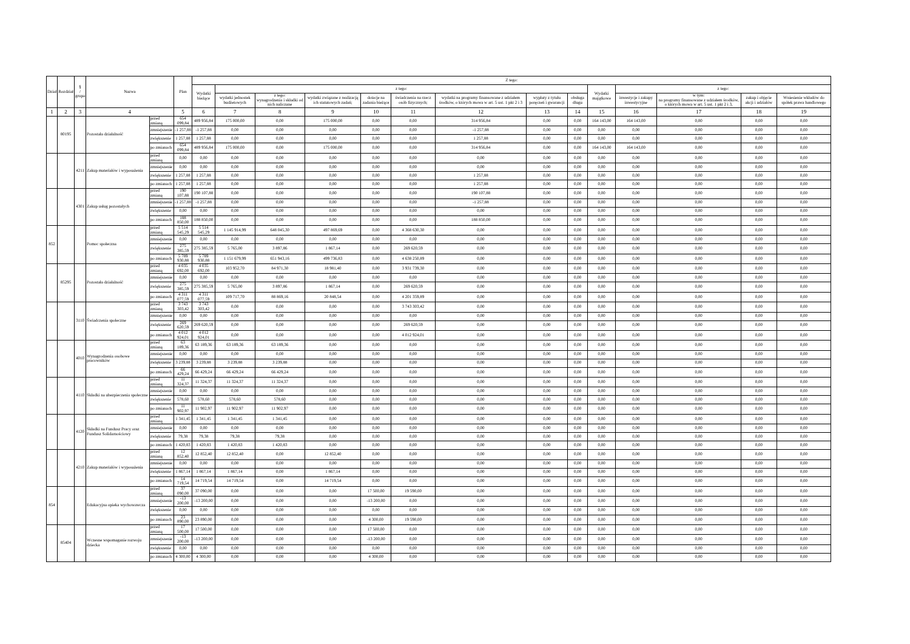| Dział | Rozdział | § / grupa | Nazwa | | Plan | Z tego: | | | | | | | | | | | | | |
| --- | --- | --- | --- | --- | --- | --- | --- | --- | --- | --- | --- | --- | --- | --- | --- | --- | --- | --- | --- |
| | | | | | | Wydatki bieżące | z tego: | | | | | | | | Wydatki majątkowe | z tego: | | | |
| | | | | | | | wydatki jednostek budżetowych | z tego: wynagrodzenia i składki od nich naliczane | wydatki związane z realizacją ich statutowych zadań; | dotacje na zadania bieżące | świadczenia na rzecz osób fizycznych; | wydatki na programy finansowane z udziałem środków, o których mowa w art. 5 ust. 1 pkt 2 i 3 | wypłaty z tytułu poręczeń i gwarancji | obsługa długu | | inwestycje i zakupy inwestycyjne | w tym: na programy finansowane z udziałem środków, o których mowa w art. 5 ust. 1 pkt 2 i 3, | zakup i objęcie akcji i udziałów | Wniesienie wkładów do spółek prawa handlowego |
| 1 | 2 | 3 | 4 | | 5 | 6 | 7 | 8 | 9 | 10 | 11 | 12 | 13 | 14 | 15 | 16 | 17 | 18 | 19 |
| | 80195 | | Pozostała działalność | przed zmianą | 654 099,84 | 489 956,84 | 175 000,00 | 0,00 | 175 000,00 | 0,00 | 0,00 | 314 956,84 | 0,00 | 0,00 | 164 143,00 | 164 143,00 | 0,00 | 0,00 | 0,00 |
| | | | | zmniejszenie | -1 257,88 | -1 257,88 | 0,00 | 0,00 | 0,00 | 0,00 | 0,00 | -1 257,88 | 0,00 | 0,00 | 0,00 | 0,00 | 0,00 | 0,00 | 0,00 |
| | | | | zwiększenie | 1 257,88 | 1 257,88 | 0,00 | 0,00 | 0,00 | 0,00 | 0,00 | 1 257,88 | 0,00 | 0,00 | 0,00 | 0,00 | 0,00 | 0,00 | 0,00 |
| | | | | po zmianach | 654 099,84 | 489 956,84 | 175 000,00 | 0,00 | 175 000,00 | 0,00 | 0,00 | 314 956,84 | 0,00 | 0,00 | 164 143,00 | 164 143,00 | 0,00 | 0,00 | 0,00 |
| | | 4211 | Zakup materiałów i wyposażenia | przed zmianą | 0,00 | 0,00 | 0,00 | 0,00 | 0,00 | 0,00 | 0,00 | 0,00 | 0,00 | 0,00 | 0,00 | 0,00 | 0,00 | 0,00 | 0,00 |
| | | | | zmniejszenie | 0,00 | 0,00 | 0,00 | 0,00 | 0,00 | 0,00 | 0,00 | 0,00 | 0,00 | 0,00 | 0,00 | 0,00 | 0,00 | 0,00 | 0,00 |
| | | | | zwiększenie | 1 257,88 | 1 257,88 | 0,00 | 0,00 | 0,00 | 0,00 | 0,00 | 1 257,88 | 0,00 | 0,00 | 0,00 | 0,00 | 0,00 | 0,00 | 0,00 |
| | | | | po zmianach | 1 257,88 | 1 257,88 | 0,00 | 0,00 | 0,00 | 0,00 | 0,00 | 1 257,88 | 0,00 | 0,00 | 0,00 | 0,00 | 0,00 | 0,00 | 0,00 |
| | | 4301 | Zakup usług pozostałych | przed zmianą | 190 107,88 | 190 107,88 | 0,00 | 0,00 | 0,00 | 0,00 | 0,00 | 190 107,88 | 0,00 | 0,00 | 0,00 | 0,00 | 0,00 | 0,00 | 0,00 |
| | | | | zmniejszenie | -1 257,88 | -1 257,88 | 0,00 | 0,00 | 0,00 | 0,00 | 0,00 | -1 257,88 | 0,00 | 0,00 | 0,00 | 0,00 | 0,00 | 0,00 | 0,00 |
| | | | | zwiększenie | 0,00 | 0,00 | 0,00 | 0,00 | 0,00 | 0,00 | 0,00 | 0,00 | 0,00 | 0,00 | 0,00 | 0,00 | 0,00 | 0,00 | 0,00 |
| | | | | po zmianach | 188 850,00 | 188 850,00 | 0,00 | 0,00 | 0,00 | 0,00 | 0,00 | 188 850,00 | 0,00 | 0,00 | 0,00 | 0,00 | 0,00 | 0,00 | 0,00 |
| 852 | | | Pomoc społeczna | przed zmianą | 5 514 545,29 | 5 514 545,29 | 1 145 914,99 | 648 045,30 | 497 869,69 | 0,00 | 4 368 630,30 | 0,00 | 0,00 | 0,00 | 0,00 | 0,00 | 0,00 | 0,00 | 0,00 |
| | | | | zmniejszenie | 0,00 | 0,00 | 0,00 | 0,00 | 0,00 | 0,00 | 0,00 | 0,00 | 0,00 | 0,00 | 0,00 | 0,00 | 0,00 | 0,00 | 0,00 |
| | | | | zwiększenie | 275 385,59 | 275 385,59 | 5 765,00 | 3 897,86 | 1 867,14 | 0,00 | 269 620,59 | 0,00 | 0,00 | 0,00 | 0,00 | 0,00 | 0,00 | 0,00 | 0,00 |
| | | | | po zmianach | 5 789 930,88 | 5 789 930,88 | 1 151 679,99 | 651 943,16 | 499 736,83 | 0,00 | 4 638 250,89 | 0,00 | 0,00 | 0,00 | 0,00 | 0,00 | 0,00 | 0,00 | 0,00 |
| | 85295 | | Pozostała działalność | przed zmianą | 4 035 692,00 | 4 035 692,00 | 103 952,70 | 84 971,30 | 18 981,40 | 0,00 | 3 931 739,30 | 0,00 | 0,00 | 0,00 | 0,00 | 0,00 | 0,00 | 0,00 | 0,00 |
| | | | | zmniejszenie | 0,00 | 0,00 | 0,00 | 0,00 | 0,00 | 0,00 | 0,00 | 0,00 | 0,00 | 0,00 | 0,00 | 0,00 | 0,00 | 0,00 | 0,00 |
| | | | | zwiększenie | 275 385,59 | 275 385,59 | 5 765,00 | 3 897,86 | 1 867,14 | 0,00 | 269 620,59 | 0,00 | 0,00 | 0,00 | 0,00 | 0,00 | 0,00 | 0,00 | 0,00 |
| | | | | po zmianach | 4 311 077,59 | 4 311 077,59 | 109 717,70 | 88 869,16 | 20 848,54 | 0,00 | 4 201 359,89 | 0,00 | 0,00 | 0,00 | 0,00 | 0,00 | 0,00 | 0,00 | 0,00 |
| | | 3110 | Świadczenia społeczne | przed zmianą | 3 743 303,42 | 3 743 303,42 | 0,00 | 0,00 | 0,00 | 0,00 | 3 743 303,42 | 0,00 | 0,00 | 0,00 | 0,00 | 0,00 | 0,00 | 0,00 | 0,00 |
| | | | | zmniejszenie | 0,00 | 0,00 | 0,00 | 0,00 | 0,00 | 0,00 | 0,00 | 0,00 | 0,00 | 0,00 | 0,00 | 0,00 | 0,00 | 0,00 | 0,00 |
| | | | | zwiększenie | 269 620,59 | 269 620,59 | 0,00 | 0,00 | 0,00 | 0,00 | 269 620,59 | 0,00 | 0,00 | 0,00 | 0,00 | 0,00 | 0,00 | 0,00 | 0,00 |
| | | | | po zmianach | 4 012 924,01 | 4 012 924,01 | 0,00 | 0,00 | 0,00 | 0,00 | 4 012 924,01 | 0,00 | 0,00 | 0,00 | 0,00 | 0,00 | 0,00 | 0,00 | 0,00 |
| | | 4010 | Wynagrodzenia osobowe pracowników | przed zmianą | 63 189,36 | 63 189,36 | 63 189,36 | 63 189,36 | 0,00 | 0,00 | 0,00 | 0,00 | 0,00 | 0,00 | 0,00 | 0,00 | 0,00 | 0,00 | 0,00 |
| | | | | zmniejszenie | 0,00 | 0,00 | 0,00 | 0,00 | 0,00 | 0,00 | 0,00 | 0,00 | 0,00 | 0,00 | 0,00 | 0,00 | 0,00 | 0,00 | 0,00 |
| | | | | zwiększenie | 3 239,88 | 3 239,88 | 3 239,88 | 3 239,88 | 0,00 | 0,00 | 0,00 | 0,00 | 0,00 | 0,00 | 0,00 | 0,00 | 0,00 | 0,00 | 0,00 |
| | | | | po zmianach | 66 429,24 | 66 429,24 | 66 429,24 | 66 429,24 | 0,00 | 0,00 | 0,00 | 0,00 | 0,00 | 0,00 | 0,00 | 0,00 | 0,00 | 0,00 | 0,00 |
| | | 4110 | Składki na ubezpieczenia społeczne | przed zmianą | 11 324,37 | 11 324,37 | 11 324,37 | 11 324,37 | 0,00 | 0,00 | 0,00 | 0,00 | 0,00 | 0,00 | 0,00 | 0,00 | 0,00 | 0,00 | 0,00 |
| | | | | zmniejszenie | 0,00 | 0,00 | 0,00 | 0,00 | 0,00 | 0,00 | 0,00 | 0,00 | 0,00 | 0,00 | 0,00 | 0,00 | 0,00 | 0,00 | 0,00 |
| | | | | zwiększenie | 578,60 | 578,60 | 578,60 | 578,60 | 0,00 | 0,00 | 0,00 | 0,00 | 0,00 | 0,00 | 0,00 | 0,00 | 0,00 | 0,00 | 0,00 |
| | | | | po zmianach | 11 902,97 | 11 902,97 | 11 902,97 | 11 902,97 | 0,00 | 0,00 | 0,00 | 0,00 | 0,00 | 0,00 | 0,00 | 0,00 | 0,00 | 0,00 | 0,00 |
| | | 4120 | Składki na Fundusz Pracy oraz Fundusz Solidarnościowy | przed zmianą | 1 341,45 | 1 341,45 | 1 341,45 | 1 341,45 | 0,00 | 0,00 | 0,00 | 0,00 | 0,00 | 0,00 | 0,00 | 0,00 | 0,00 | 0,00 | 0,00 |
| | | | | zmniejszenie | 0,00 | 0,00 | 0,00 | 0,00 | 0,00 | 0,00 | 0,00 | 0,00 | 0,00 | 0,00 | 0,00 | 0,00 | 0,00 | 0,00 | 0,00 |
| | | | | zwiększenie | 79,38 | 79,38 | 79,38 | 79,38 | 0,00 | 0,00 | 0,00 | 0,00 | 0,00 | 0,00 | 0,00 | 0,00 | 0,00 | 0,00 | 0,00 |
| | | | | po zmianach | 1 420,83 | 1 420,83 | 1 420,83 | 1 420,83 | 0,00 | 0,00 | 0,00 | 0,00 | 0,00 | 0,00 | 0,00 | 0,00 | 0,00 | 0,00 | 0,00 |
| | | 4210 | Zakup materiałów i wyposażenia | przed zmianą | 12 852,40 | 12 852,40 | 12 852,40 | 0,00 | 12 852,40 | 0,00 | 0,00 | 0,00 | 0,00 | 0,00 | 0,00 | 0,00 | 0,00 | 0,00 | 0,00 |
| | | | | zmniejszenie | 0,00 | 0,00 | 0,00 | 0,00 | 0,00 | 0,00 | 0,00 | 0,00 | 0,00 | 0,00 | 0,00 | 0,00 | 0,00 | 0,00 | 0,00 |
| | | | | zwiększenie | 1 867,14 | 1 867,14 | 1 867,14 | 0,00 | 1 867,14 | 0,00 | 0,00 | 0,00 | 0,00 | 0,00 | 0,00 | 0,00 | 0,00 | 0,00 | 0,00 |
| | | | | po zmianach | 14 719,54 | 14 719,54 | 14 719,54 | 0,00 | 14 719,54 | 0,00 | 0,00 | 0,00 | 0,00 | 0,00 | 0,00 | 0,00 | 0,00 | 0,00 | 0,00 |
| 854 | | | Edukacyjna opieka wychowawcza | przed zmianą | 37 090,00 | 37 090,00 | 0,00 | 0,00 | 0,00 | 17 500,00 | 19 590,00 | 0,00 | 0,00 | 0,00 | 0,00 | 0,00 | 0,00 | 0,00 | 0,00 |
| | | | | zmniejszenie | -13 200,00 | -13 200,00 | 0,00 | 0,00 | 0,00 | -13 200,00 | 0,00 | 0,00 | 0,00 | 0,00 | 0,00 | 0,00 | 0,00 | 0,00 | 0,00 |
| | | | | zwiększenie | 0,00 | 0,00 | 0,00 | 0,00 | 0,00 | 0,00 | 0,00 | 0,00 | 0,00 | 0,00 | 0,00 | 0,00 | 0,00 | 0,00 | 0,00 |
| | | | | po zmianach | 23 890,00 | 23 890,00 | 0,00 | 0,00 | 0,00 | 4 300,00 | 19 590,00 | 0,00 | 0,00 | 0,00 | 0,00 | 0,00 | 0,00 | 0,00 | 0,00 |
| | 85404 | | Wczesne wspomaganie rozwoju dziecka | przed zmianą | 17 500,00 | 17 500,00 | 0,00 | 0,00 | 0,00 | 17 500,00 | 0,00 | 0,00 | 0,00 | 0,00 | 0,00 | 0,00 | 0,00 | 0,00 | 0,00 |
| | | | | zmniejszenie | -13 200,00 | -13 200,00 | 0,00 | 0,00 | 0,00 | -13 200,00 | 0,00 | 0,00 | 0,00 | 0,00 | 0,00 | 0,00 | 0,00 | 0,00 | 0,00 |
| | | | | zwiększenie | 0,00 | 0,00 | 0,00 | 0,00 | 0,00 | 0,00 | 0,00 | 0,00 | 0,00 | 0,00 | 0,00 | 0,00 | 0,00 | 0,00 | 0,00 |
| | | | | po zmianach | 4 300,00 | 4 300,00 | 0,00 | 0,00 | 0,00 | 4 300,00 | 0,00 | 0,00 | 0,00 | 0,00 | 0,00 | 0,00 | 0,00 | 0,00 | 0,00 |